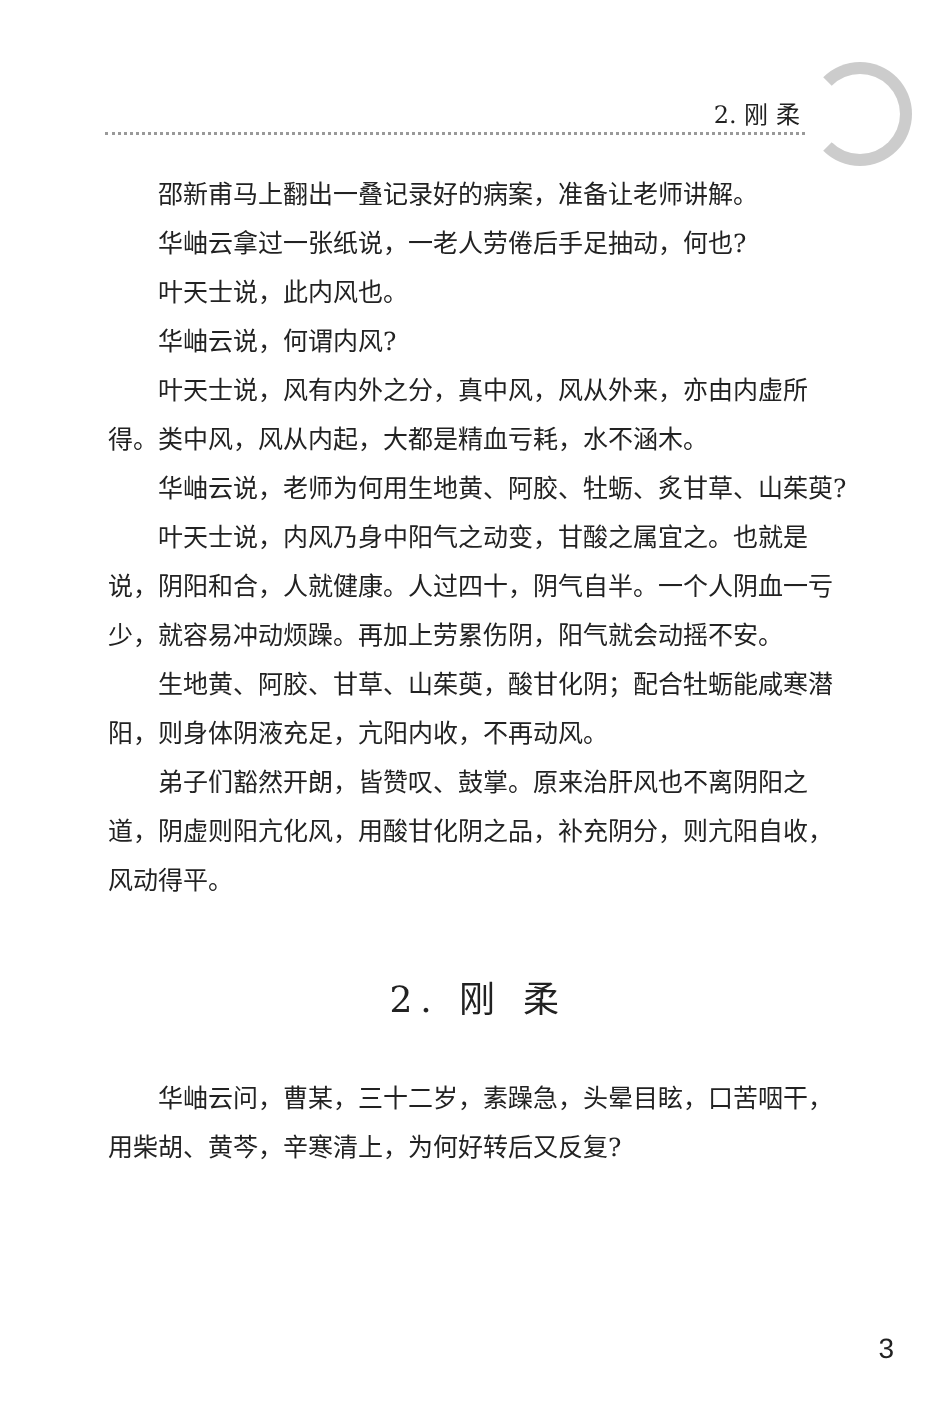2. 刚 柔
邵新甫马上翻出一叠记录好的病案，准备让老师讲解。
华岫云拿过一张纸说，一老人劳倦后手足抽动，何也?
叶天士说，此内风也。
华岫云说，何谓内风?
叶天士说，风有内外之分，真中风，风从外来，亦由内虚所得。类中风，风从内起，大都是精血亏耗，水不涵木。
华岫云说，老师为何用生地黄、阿胶、牡蛎、炙甘草、山茱萸?
叶天士说，内风乃身中阳气之动变，甘酸之属宜之。也就是说，阴阳和合，人就健康。人过四十，阴气自半。一个人阴血一亏少，就容易冲动烦躁。再加上劳累伤阴，阳气就会动摇不安。
生地黄、阿胶、甘草、山茱萸，酸甘化阴；配合牡蛎能咸寒潜阳，则身体阴液充足，亢阳内收，不再动风。
弟子们豁然开朗，皆赞叹、鼓掌。原来治肝风也不离阴阳之道，阴虚则阳亢化风，用酸甘化阴之品，补充阴分，则亢阳自收，风动得平。
2. 刚 柔
华岫云问，曹某，三十二岁，素躁急，头晕目眩，口苦咽干，用柴胡、黄芩，辛寒清上，为何好转后又反复?
3